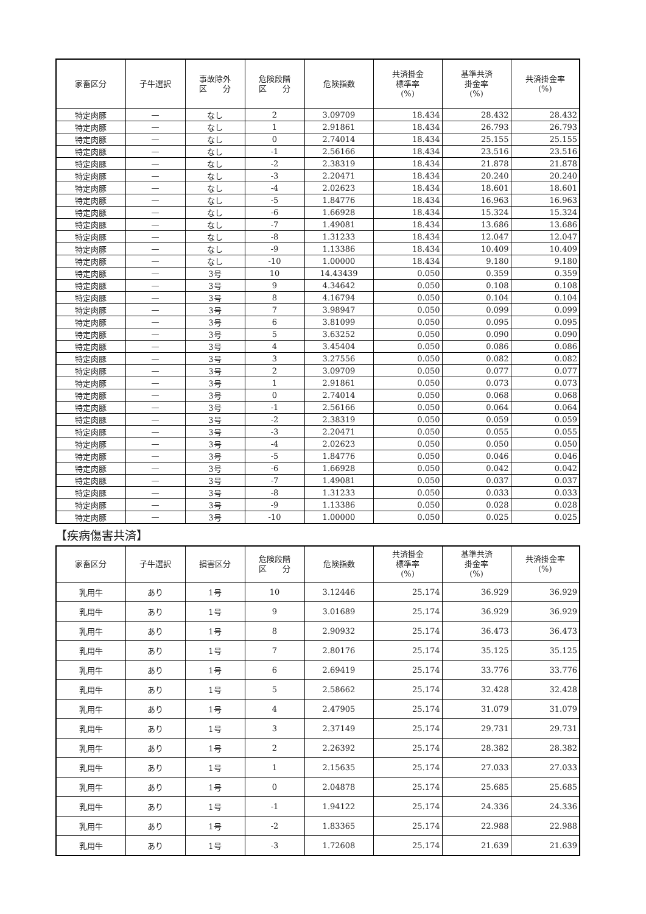| 家畜区分 | 子牛選択 | 事故除外 区 分 | 危険段階 区 分 | 危険指数 | 共済掛金 標準率 (%) | 基準共済 掛金率 (%) | 共済掛金率 (%) |
| --- | --- | --- | --- | --- | --- | --- | --- |
| 特定肉豚 | — | なし | 2 | 3.09709 | 18.434 | 28.432 | 28.432 |
| 特定肉豚 | — | なし | 1 | 2.91861 | 18.434 | 26.793 | 26.793 |
| 特定肉豚 | — | なし | 0 | 2.74014 | 18.434 | 25.155 | 25.155 |
| 特定肉豚 | — | なし | -1 | 2.56166 | 18.434 | 23.516 | 23.516 |
| 特定肉豚 | — | なし | -2 | 2.38319 | 18.434 | 21.878 | 21.878 |
| 特定肉豚 | — | なし | -3 | 2.20471 | 18.434 | 20.240 | 20.240 |
| 特定肉豚 | — | なし | -4 | 2.02623 | 18.434 | 18.601 | 18.601 |
| 特定肉豚 | — | なし | -5 | 1.84776 | 18.434 | 16.963 | 16.963 |
| 特定肉豚 | — | なし | -6 | 1.66928 | 18.434 | 15.324 | 15.324 |
| 特定肉豚 | — | なし | -7 | 1.49081 | 18.434 | 13.686 | 13.686 |
| 特定肉豚 | — | なし | -8 | 1.31233 | 18.434 | 12.047 | 12.047 |
| 特定肉豚 | — | なし | -9 | 1.13386 | 18.434 | 10.409 | 10.409 |
| 特定肉豚 | — | なし | -10 | 1.00000 | 18.434 | 9.180 | 9.180 |
| 特定肉豚 | — | 3号 | 10 | 14.43439 | 0.050 | 0.359 | 0.359 |
| 特定肉豚 | — | 3号 | 9 | 4.34642 | 0.050 | 0.108 | 0.108 |
| 特定肉豚 | — | 3号 | 8 | 4.16794 | 0.050 | 0.104 | 0.104 |
| 特定肉豚 | — | 3号 | 7 | 3.98947 | 0.050 | 0.099 | 0.099 |
| 特定肉豚 | — | 3号 | 6 | 3.81099 | 0.050 | 0.095 | 0.095 |
| 特定肉豚 | — | 3号 | 5 | 3.63252 | 0.050 | 0.090 | 0.090 |
| 特定肉豚 | — | 3号 | 4 | 3.45404 | 0.050 | 0.086 | 0.086 |
| 特定肉豚 | — | 3号 | 3 | 3.27556 | 0.050 | 0.082 | 0.082 |
| 特定肉豚 | — | 3号 | 2 | 3.09709 | 0.050 | 0.077 | 0.077 |
| 特定肉豚 | — | 3号 | 1 | 2.91861 | 0.050 | 0.073 | 0.073 |
| 特定肉豚 | — | 3号 | 0 | 2.74014 | 0.050 | 0.068 | 0.068 |
| 特定肉豚 | — | 3号 | -1 | 2.56166 | 0.050 | 0.064 | 0.064 |
| 特定肉豚 | — | 3号 | -2 | 2.38319 | 0.050 | 0.059 | 0.059 |
| 特定肉豚 | — | 3号 | -3 | 2.20471 | 0.050 | 0.055 | 0.055 |
| 特定肉豚 | — | 3号 | -4 | 2.02623 | 0.050 | 0.050 | 0.050 |
| 特定肉豚 | — | 3号 | -5 | 1.84776 | 0.050 | 0.046 | 0.046 |
| 特定肉豚 | — | 3号 | -6 | 1.66928 | 0.050 | 0.042 | 0.042 |
| 特定肉豚 | — | 3号 | -7 | 1.49081 | 0.050 | 0.037 | 0.037 |
| 特定肉豚 | — | 3号 | -8 | 1.31233 | 0.050 | 0.033 | 0.033 |
| 特定肉豚 | — | 3号 | -9 | 1.13386 | 0.050 | 0.028 | 0.028 |
| 特定肉豚 | — | 3号 | -10 | 1.00000 | 0.050 | 0.025 | 0.025 |
【疾病傷害共済】
| 家畜区分 | 子牛選択 | 損害区分 | 危険段階 区 分 | 危険指数 | 共済掛金 標準率 (%) | 基準共済 掛金率 (%) | 共済掛金率 (%) |
| --- | --- | --- | --- | --- | --- | --- | --- |
| 乳用牛 | あり | 1号 | 10 | 3.12446 | 25.174 | 36.929 | 36.929 |
| 乳用牛 | あり | 1号 | 9 | 3.01689 | 25.174 | 36.929 | 36.929 |
| 乳用牛 | あり | 1号 | 8 | 2.90932 | 25.174 | 36.473 | 36.473 |
| 乳用牛 | あり | 1号 | 7 | 2.80176 | 25.174 | 35.125 | 35.125 |
| 乳用牛 | あり | 1号 | 6 | 2.69419 | 25.174 | 33.776 | 33.776 |
| 乳用牛 | あり | 1号 | 5 | 2.58662 | 25.174 | 32.428 | 32.428 |
| 乳用牛 | あり | 1号 | 4 | 2.47905 | 25.174 | 31.079 | 31.079 |
| 乳用牛 | あり | 1号 | 3 | 2.37149 | 25.174 | 29.731 | 29.731 |
| 乳用牛 | あり | 1号 | 2 | 2.26392 | 25.174 | 28.382 | 28.382 |
| 乳用牛 | あり | 1号 | 1 | 2.15635 | 25.174 | 27.033 | 27.033 |
| 乳用牛 | あり | 1号 | 0 | 2.04878 | 25.174 | 25.685 | 25.685 |
| 乳用牛 | あり | 1号 | -1 | 1.94122 | 25.174 | 24.336 | 24.336 |
| 乳用牛 | あり | 1号 | -2 | 1.83365 | 25.174 | 22.988 | 22.988 |
| 乳用牛 | あり | 1号 | -3 | 1.72608 | 25.174 | 21.639 | 21.639 |